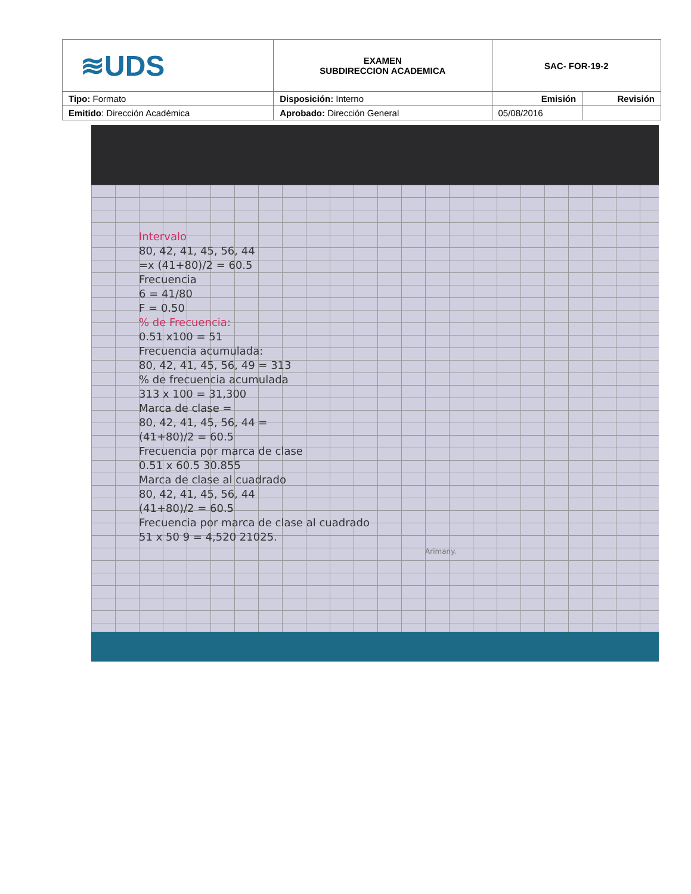| ≋UDS | EXAMEN SUBDIRECCION ACADEMICA | SAC- FOR-19-2 | |
| Tipo: Formato | Disposición: Interno | Emisión | Revisión |
| Emitido : Dirección Académica | Aprobado: Dirección General | 05/08/2016 | |
Intervalo
80, 42, 41, 45, 56, 44
=x (41+80)/2 = 60.5
Frecuencia
6 = 41/80
F = 0.50
% de Frecuencia:
0.51 x100 = 51
Frecuencia acumulada:
80, 42, 41, 45, 56, 49 = 313
% de frecuencia acumulada
313 x 100 = 31,300
Marca de clase =
80, 42, 41, 45, 56, 44 =
(41+80)/2 = 60.5
Frecuencia por marca de clase
0.51 x 60.5 30.855
Marca de clase al cuadrado
80, 42, 41, 45, 56, 44
(41+80)/2 = 60.5
Frecuencia por marca de clase al cuadrado
51 x 50 9 = 4,520 21025.
Arimany.